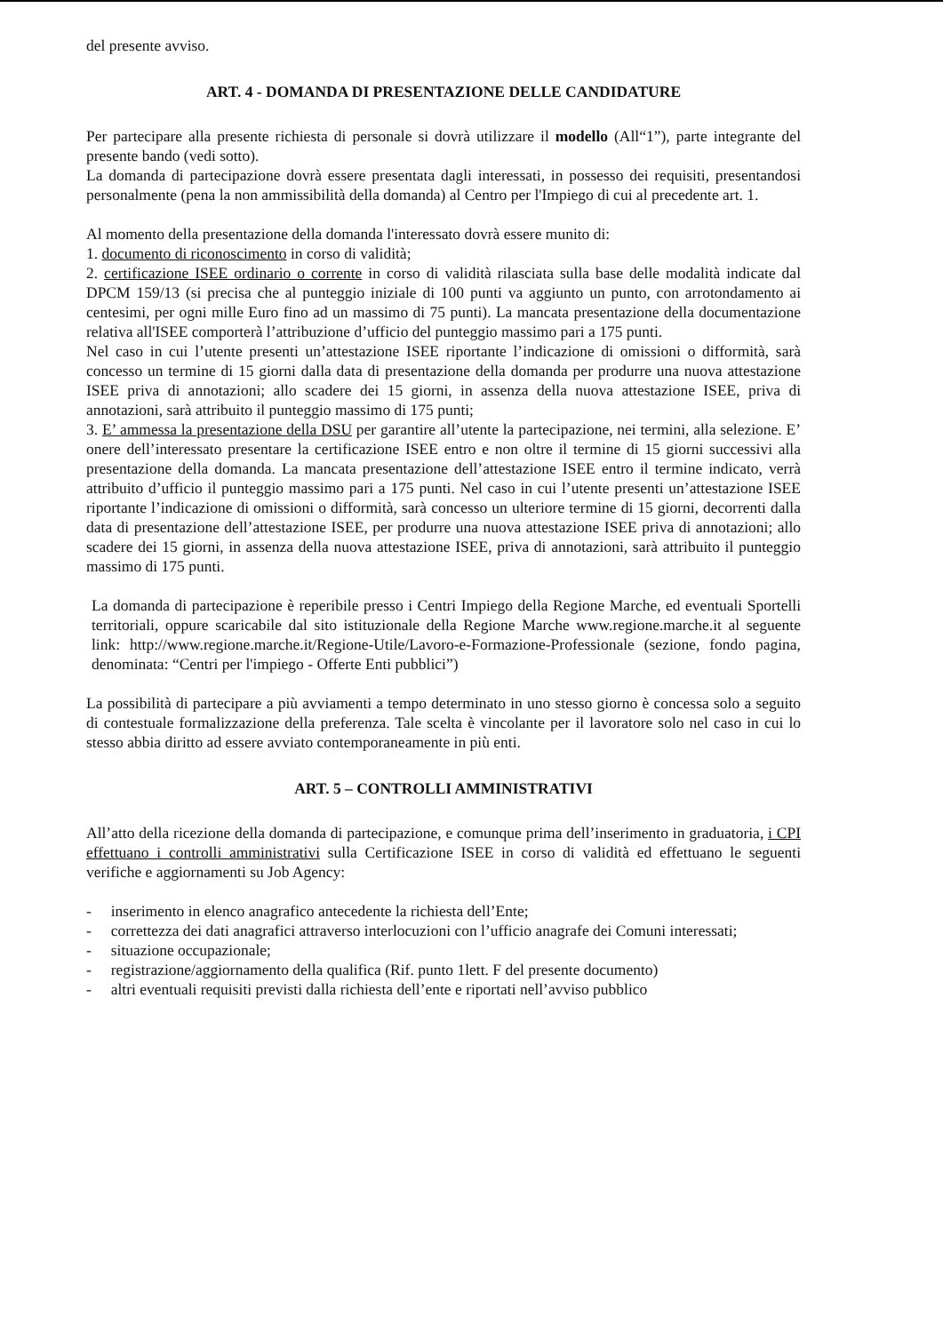del presente avviso.
ART. 4 - DOMANDA DI PRESENTAZIONE DELLE CANDIDATURE
Per partecipare alla presente richiesta di personale si dovrà utilizzare il modello (All“1”), parte integrante del presente bando (vedi sotto).
La domanda di partecipazione dovrà essere presentata dagli interessati, in possesso dei requisiti, presentandosi personalmente (pena la non ammissibilità della domanda) al Centro per l'Impiego di cui al precedente art. 1.
Al momento della presentazione della domanda l'interessato dovrà essere munito di:
1. documento di riconoscimento in corso di validità;
2. certificazione ISEE ordinario o corrente in corso di validità rilasciata sulla base delle modalità indicate dal DPCM 159/13 (si precisa che al punteggio iniziale di 100 punti va aggiunto un punto, con arrotondamento ai centesimi, per ogni mille Euro fino ad un massimo di 75 punti). La mancata presentazione della documentazione relativa all'ISEE comporterà l’attribuzione d’ufficio del punteggio massimo pari a 175 punti.
Nel caso in cui l’utente presenti un’attestazione ISEE riportante l’indicazione di omissioni o difformità, sarà concesso un termine di 15 giorni dalla data di presentazione della domanda per produrre una nuova attestazione ISEE priva di annotazioni; allo scadere dei 15 giorni, in assenza della nuova attestazione ISEE, priva di annotazioni, sarà attribuito il punteggio massimo di 175 punti;
3. E’ ammessa la presentazione della DSU per garantire all’utente la partecipazione, nei termini, alla selezione. E’ onere dell’interessato presentare la certificazione ISEE entro e non oltre il termine di 15 giorni successivi alla presentazione della domanda. La mancata presentazione dell’attestazione ISEE entro il termine indicato, verrà attribuito d’ufficio il punteggio massimo pari a 175 punti. Nel caso in cui l’utente presenti un’attestazione ISEE riportante l’indicazione di omissioni o difformità, sarà concesso un ulteriore termine di 15 giorni, decorrenti dalla data di presentazione dell’attestazione ISEE, per produrre una nuova attestazione ISEE priva di annotazioni; allo scadere dei 15 giorni, in assenza della nuova attestazione ISEE, priva di annotazioni, sarà attribuito il punteggio massimo di 175 punti.
La domanda di partecipazione è reperibile presso i Centri Impiego della Regione Marche, ed eventuali Sportelli territoriali, oppure scaricabile dal sito istituzionale della Regione Marche www.regione.marche.it al seguente link: http://www.regione.marche.it/Regione-Utile/Lavoro-e-Formazione-Professionale (sezione, fondo pagina, denominata: “Centri per l'impiego - Offerte Enti pubblici”)
La possibilità di partecipare a più avviamenti a tempo determinato in uno stesso giorno è concessa solo a seguito di contestuale formalizzazione della preferenza. Tale scelta è vincolante per il lavoratore solo nel caso in cui lo stesso abbia diritto ad essere avviato contemporaneamente in più enti.
ART. 5 – CONTROLLI AMMINISTRATIVI
All’atto della ricezione della domanda di partecipazione, e comunque prima dell’inserimento in graduatoria, i CPI effettuano i controlli amministrativi sulla Certificazione ISEE in corso di validità ed effettuano le seguenti verifiche e aggiornamenti su Job Agency:
- inserimento in elenco anagrafico antecedente la richiesta dell’Ente;
- correttezza dei dati anagrafici attraverso interlocuzioni con l’ufficio anagrafe dei Comuni interessati;
- situazione occupazionale;
- registrazione/aggiornamento della qualifica (Rif. punto 1lett. F del presente documento)
- altri eventuali requisiti previsti dalla richiesta dell’ente e riportati nell’avviso pubblico